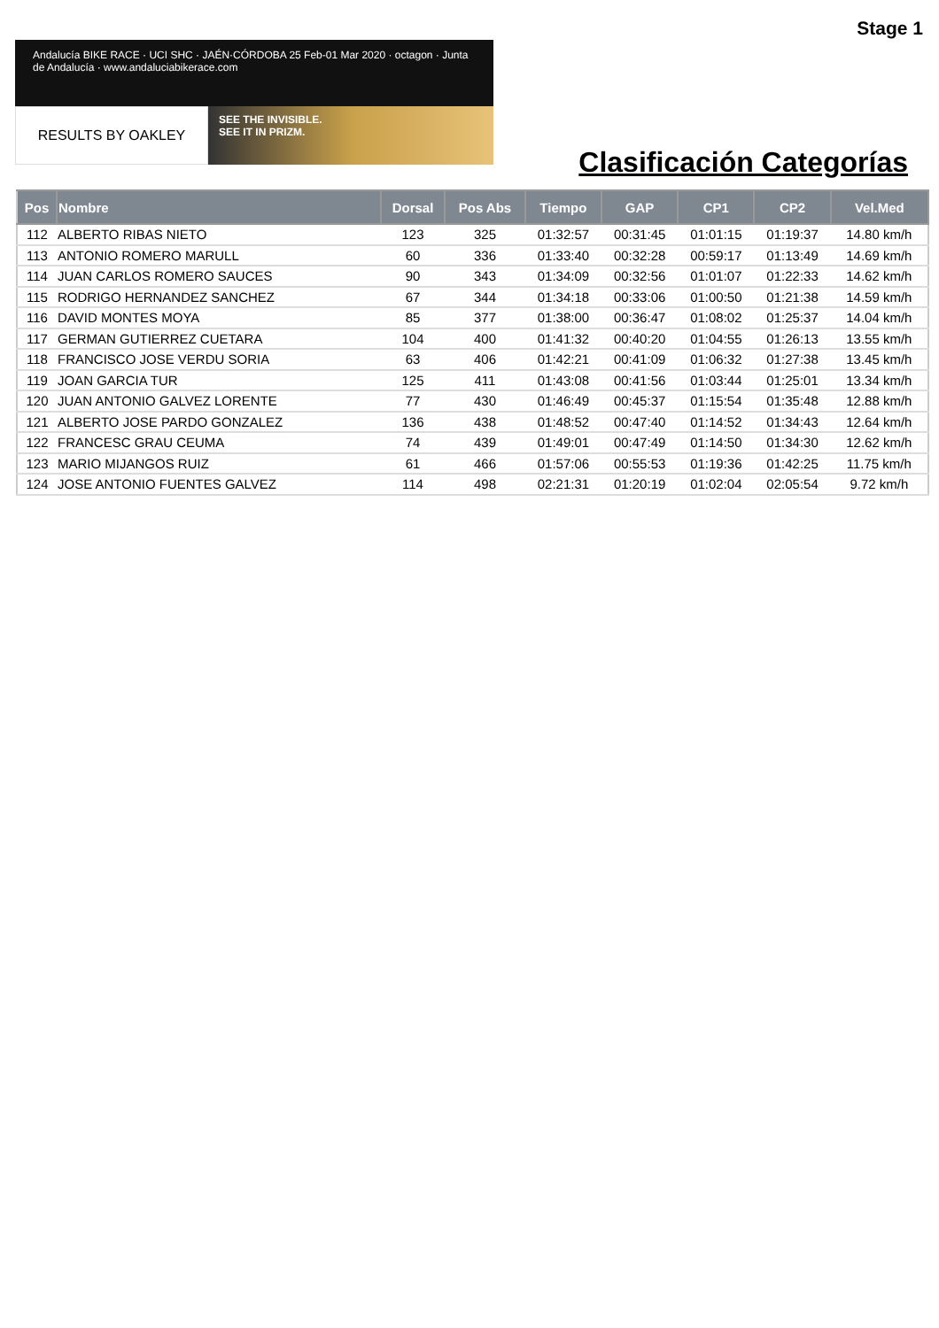Stage 1
Andalucía BIKE RACE · UCI SHC · JAÉN·CÓRDOBA 25 Feb-01 Mar 2020 · octagon · Junta de Andalucía · www.andaluciabikerace.com
RESULTS BY OAKLEY
SEE THE INVISIBLE.
SEE IT IN PRIZM.
Clasificación Categorías
| Pos | Nombre | Dorsal | Pos Abs | Tiempo | GAP | CP1 | CP2 | Vel.Med |
| --- | --- | --- | --- | --- | --- | --- | --- | --- |
| 112 | ALBERTO RIBAS NIETO | 123 | 325 | 01:32:57 | 00:31:45 | 01:01:15 | 01:19:37 | 14.80 km/h |
| 113 | ANTONIO ROMERO MARULL | 60 | 336 | 01:33:40 | 00:32:28 | 00:59:17 | 01:13:49 | 14.69 km/h |
| 114 | JUAN CARLOS ROMERO SAUCES | 90 | 343 | 01:34:09 | 00:32:56 | 01:01:07 | 01:22:33 | 14.62 km/h |
| 115 | RODRIGO HERNANDEZ SANCHEZ | 67 | 344 | 01:34:18 | 00:33:06 | 01:00:50 | 01:21:38 | 14.59 km/h |
| 116 | DAVID MONTES MOYA | 85 | 377 | 01:38:00 | 00:36:47 | 01:08:02 | 01:25:37 | 14.04 km/h |
| 117 | GERMAN GUTIERREZ CUETARA | 104 | 400 | 01:41:32 | 00:40:20 | 01:04:55 | 01:26:13 | 13.55 km/h |
| 118 | FRANCISCO JOSE VERDU SORIA | 63 | 406 | 01:42:21 | 00:41:09 | 01:06:32 | 01:27:38 | 13.45 km/h |
| 119 | JOAN GARCIA TUR | 125 | 411 | 01:43:08 | 00:41:56 | 01:03:44 | 01:25:01 | 13.34 km/h |
| 120 | JUAN ANTONIO GALVEZ LORENTE | 77 | 430 | 01:46:49 | 00:45:37 | 01:15:54 | 01:35:48 | 12.88 km/h |
| 121 | ALBERTO JOSE PARDO GONZALEZ | 136 | 438 | 01:48:52 | 00:47:40 | 01:14:52 | 01:34:43 | 12.64 km/h |
| 122 | FRANCESC GRAU CEUMA | 74 | 439 | 01:49:01 | 00:47:49 | 01:14:50 | 01:34:30 | 12.62 km/h |
| 123 | MARIO MIJANGOS RUIZ | 61 | 466 | 01:57:06 | 00:55:53 | 01:19:36 | 01:42:25 | 11.75 km/h |
| 124 | JOSE ANTONIO FUENTES GALVEZ | 114 | 498 | 02:21:31 | 01:20:19 | 01:02:04 | 02:05:54 | 9.72 km/h |